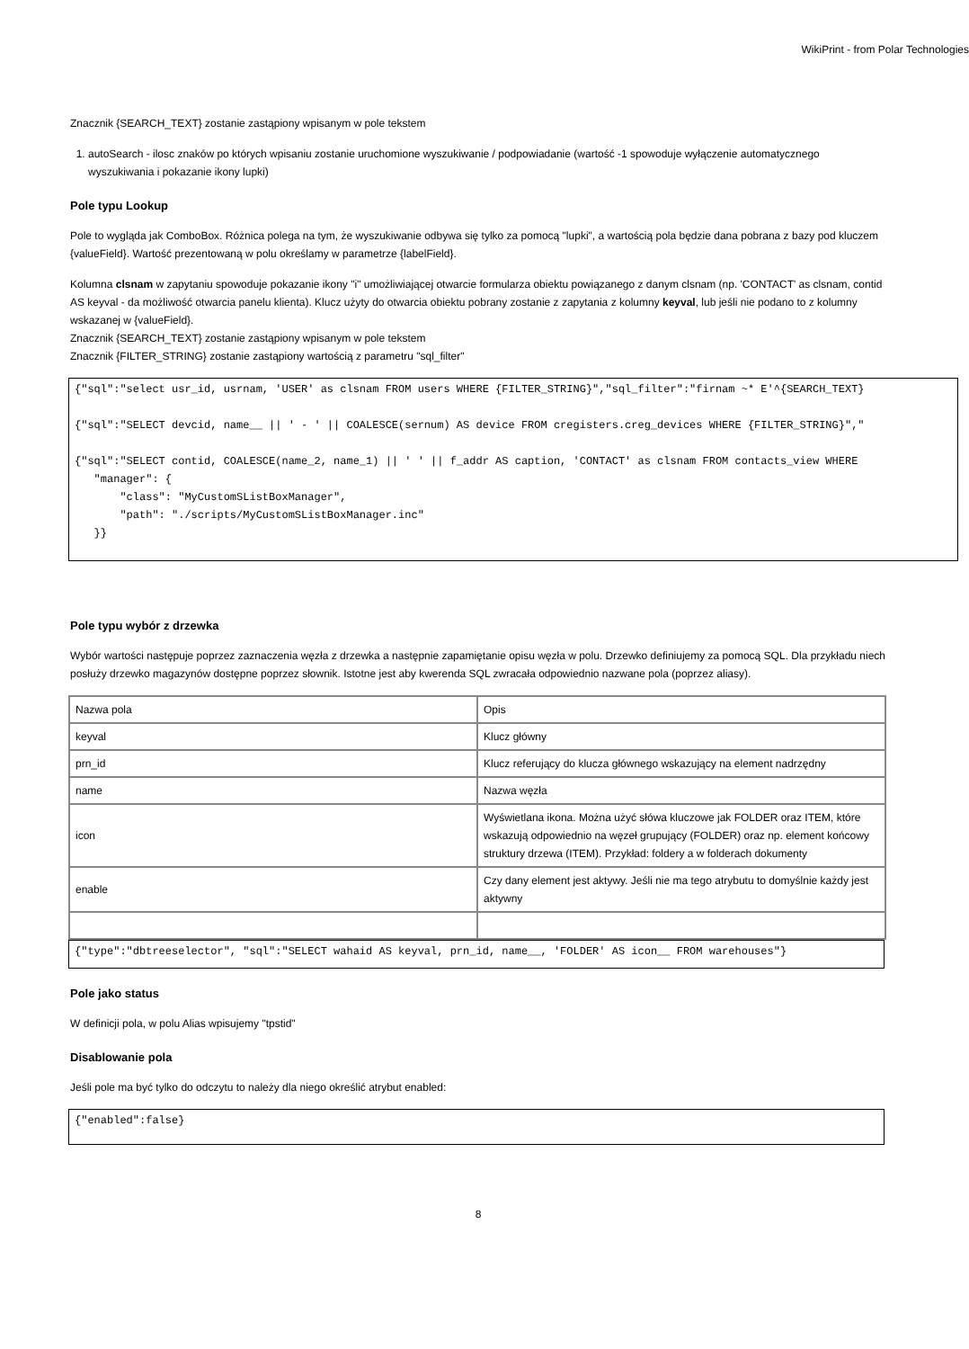WikiPrint - from Polar Technologies
Znacznik {SEARCH_TEXT} zostanie zastąpiony wpisanym w pole tekstem
1. autoSearch - ilosc znaków po których wpisaniu zostanie uruchomione wyszukiwanie / podpowiadanie (wartość -1 spowoduje wyłączenie automatycznego wyszukiwania i pokazanie ikony lupki)
Pole typu Lookup
Pole to wygląda jak ComboBox. Różnica polega na tym, że wyszukiwanie odbywa się tylko za pomocą "lupki", a wartością pola będzie dana pobrana z bazy pod kluczem {valueField}. Wartość prezentowaną w polu określamy w parametrze {labelField}.
Kolumna clsnam w zapytaniu spowoduje pokazanie ikony "i" umożliwiającej otwarcie formularza obiektu powiązanego z danym clsnam (np. 'CONTACT' as clsnam, contid AS keyval - da możliwość otwarcia panelu klienta). Klucz użyty do otwarcia obiektu pobrany zostanie z zapytania z kolumny keyval, lub jeśli nie podano to z kolumny wskazanej w {valueField}.
Znacznik {SEARCH_TEXT} zostanie zastąpiony wpisanym w pole tekstem
Znacznik {FILTER_STRING} zostanie zastąpiony wartością z parametru "sql_filter"
{"sql":"select usr_id, usrnam, 'USER' as clsnam FROM users WHERE {FILTER_STRING}","sql_filter":"firnam ~* E'^{SEARCH_TEXT}

{"sql":"SELECT devcid, name__ || ' - ' || COALESCE(sernum) AS device FROM cregisters.creg_devices WHERE {FILTER_STRING}","

{"sql":"SELECT contid, COALESCE(name_2, name_1) || ' ' || f_addr AS caption, 'CONTACT' as clsnam FROM contacts_view WHERE
   "manager": {
       "class": "MyCustomSListBoxManager",
       "path": "./scripts/MyCustomSListBoxManager.inc"
   }}
Pole typu wybór z drzewka
Wybór wartości następuje poprzez zaznaczenia węzła z drzewka a następnie zapamiętanie opisu węzła w polu. Drzewko definiujemy za pomocą SQL. Dla przykładu niech posłuży drzewko magazynów dostępne poprzez słownik. Istotne jest aby kwerenda SQL zwracała odpowiednio nazwane pola (poprzez aliasy).
| Nazwa pola | Opis |
| keyval | Klucz główny |
| prn_id | Klucz referujący do klucza głównego wskazujący na element nadrzędny |
| name | Nazwa węzła |
| icon | Wyświetlana ikona. Można użyć słówa kluczowe jak FOLDER oraz ITEM, które wskazują odpowiednio na węzeł grupujący (FOLDER) oraz np. element końcowy struktury drzewa (ITEM). Przykład: foldery a w folderach dokumenty |
| enable | Czy dany element jest aktywy. Jeśli nie ma tego atrybutu to domyślnie każdy jest aktywny |
{"type":"dbtreeselector", "sql":"SELECT wahaid AS keyval, prn_id, name__, 'FOLDER' AS icon__ FROM warehouses"}
Pole jako status
W definicji pola, w polu Alias wpisujemy "tpstid"
Disablowanie pola
Jeśli pole ma być tylko do odczytu to należy dla niego określić atrybut enabled:
{"enabled":false}
8